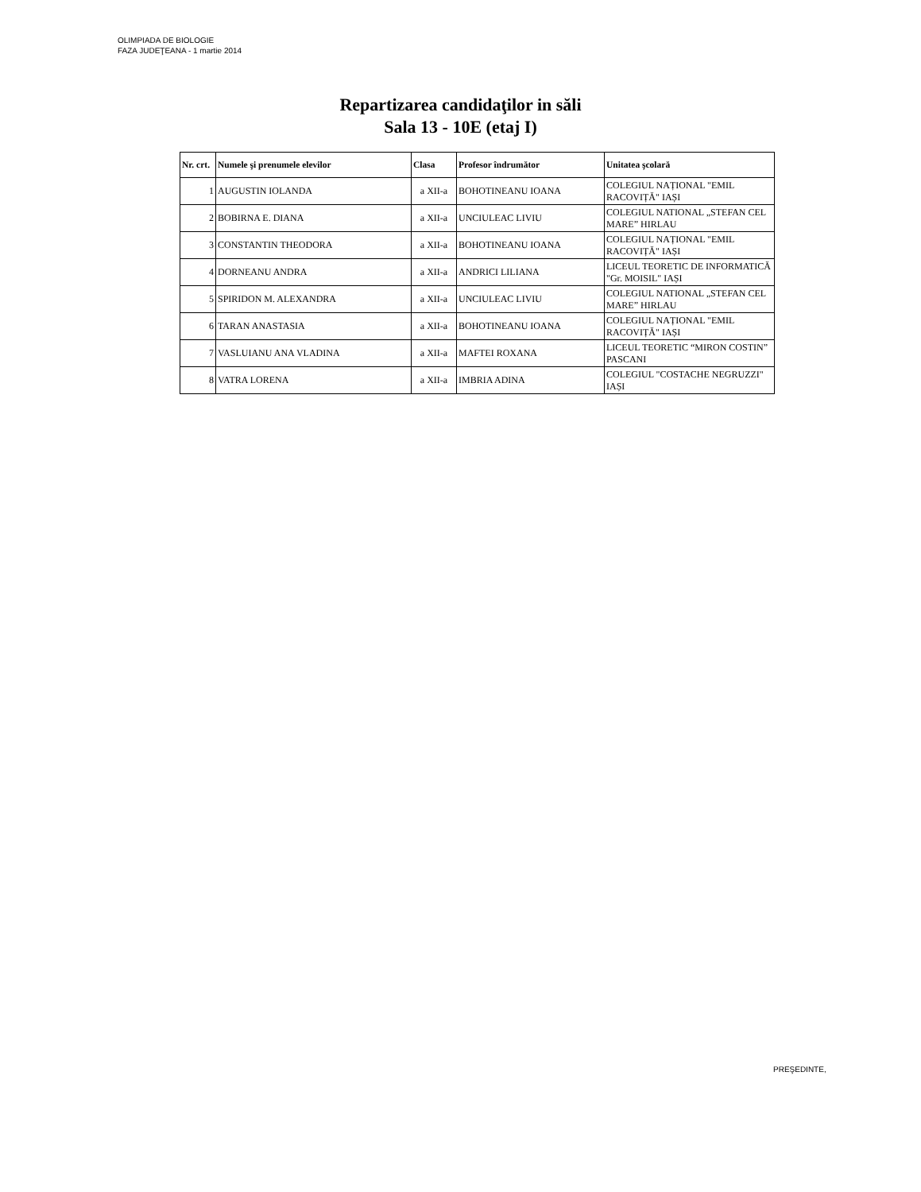OLIMPIADA DE BIOLOGIE
FAZA JUDEŢEANA - 1 martie 2014
Repartizarea candidaţilor in săli
Sala 13 - 10E (etaj I)
| Nr. crt. | Numele şi prenumele elevilor | Clasa | Profesor îndrumător | Unitatea şcolară |
| --- | --- | --- | --- | --- |
| 1 | AUGUSTIN IOLANDA | a XII-a | BOHOTINEANU IOANA | COLEGIUL NAȚIONAL "EMIL RACOVIȚĂ" IAȘI |
| 2 | BOBIRNA E. DIANA | a XII-a | UNCIULEAC LIVIU | COLEGIUL NATIONAL „STEFAN CEL MARE” HIRLAU |
| 3 | CONSTANTIN THEODORA | a XII-a | BOHOTINEANU IOANA | COLEGIUL NAȚIONAL "EMIL RACOVIȚĂ" IAȘI |
| 4 | DORNEANU ANDRA | a XII-a | ANDRICI LILIANA | LICEUL TEORETIC DE INFORMATICĂ "Gr. MOISIL" IAȘI |
| 5 | SPIRIDON M. ALEXANDRA | a XII-a | UNCIULEAC LIVIU | COLEGIUL NATIONAL „STEFAN CEL MARE” HIRLAU |
| 6 | TARAN ANASTASIA | a XII-a | BOHOTINEANU IOANA | COLEGIUL NAȚIONAL "EMIL RACOVIȚĂ" IAȘI |
| 7 | VASLUIANU ANA VLADINA | a XII-a | MAFTEI ROXANA | LICEUL TEORETIC “MIRON COSTIN” PASCANI |
| 8 | VATRA LORENA | a XII-a | IMBRIA ADINA | COLEGIUL "COSTACHE NEGRUZZI" IAȘI |
PREŞEDINTE,